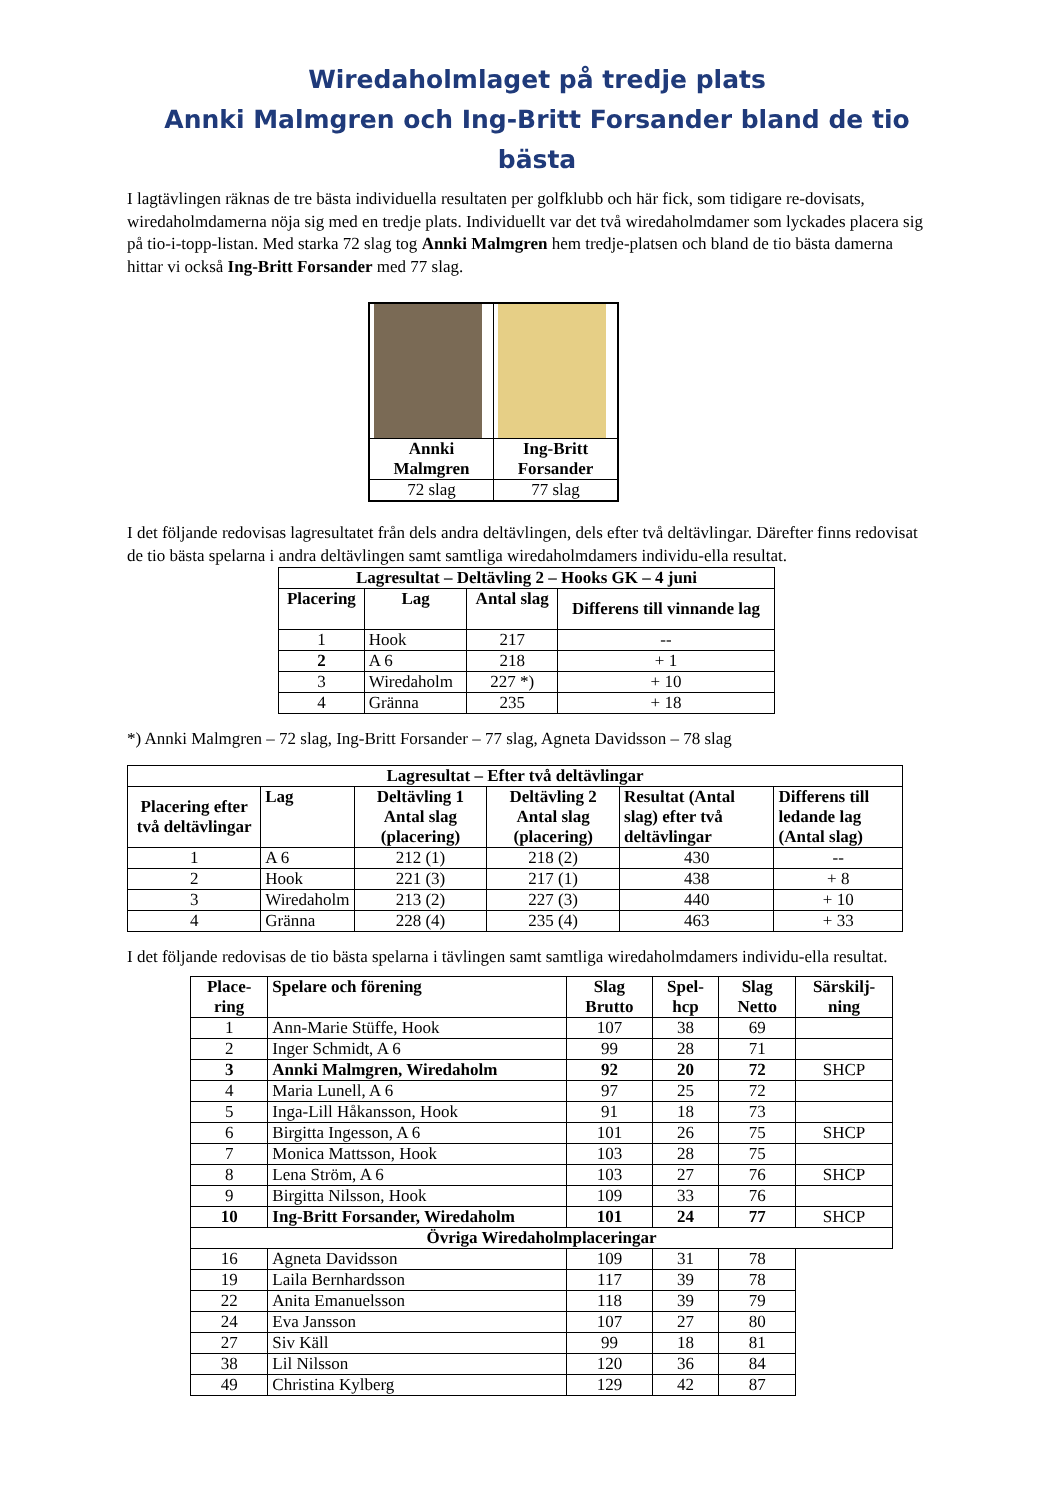Wiredaholmlaget på tredje plats
Annki Malmgren och Ing-Britt Forsander bland de tio bästa
I lagtävlingen räknas de tre bästa individuella resultaten per golfklubb och här fick, som tidigare re-dovisats, wiredaholmdamerna nöja sig med en tredje plats. Individuellt var det två wiredaholmdamer som lyckades placera sig på tio-i-topp-listan. Med starka 72 slag tog Annki Malmgren hem tredje-platsen och bland de tio bästa damerna hittar vi också Ing-Britt Forsander med 77 slag.
| Annki Malmgren | Ing-Britt Forsander |
| --- | --- |
| 72 slag | 77 slag |
I det följande redovisas lagresultatet från dels andra deltävlingen, dels efter två deltävlingar. Därefter finns redovisat de tio bästa spelarna i andra deltävlingen samt samtliga wiredaholmdamers individu-ella resultat.
| Lagresultat – Deltävling 2 – Hooks GK – 4 juni | | | |
| --- | --- | --- | --- |
| Placering | Lag | Antal slag | Differens till vinnande lag |
| 1 | Hook | 217 | -- |
| 2 | A 6 | 218 | + 1 |
| 3 | Wiredaholm | 227 *) | + 10 |
| 4 | Gränna | 235 | + 18 |
*) Annki Malmgren – 72 slag, Ing-Britt Forsander – 77 slag, Agneta Davidsson – 78 slag
| Lagresultat – Efter två deltävlingar | | | | | |
| --- | --- | --- | --- | --- | --- |
| Placering efter två deltävlingar | Lag | Deltävling 1 Antal slag (placering) | Deltävling 2 Antal slag (placering) | Resultat (Antal slag) efter två deltävlingar | Differens till ledande lag (Antal slag) |
| 1 | A 6 | 212 (1) | 218 (2) | 430 | -- |
| 2 | Hook | 221 (3) | 217 (1) | 438 | + 8 |
| 3 | Wiredaholm | 213 (2) | 227 (3) | 440 | + 10 |
| 4 | Gränna | 228 (4) | 235 (4) | 463 | + 33 |
I det följande redovisas de tio bästa spelarna i tävlingen samt samtliga wiredaholmdamers individu-ella resultat.
| Place-ring | Spelare och förening | Slag Brutto | Spel-hcp | Slag Netto | Särskilj-ning |
| --- | --- | --- | --- | --- | --- |
| 1 | Ann-Marie Stüffe, Hook | 107 | 38 | 69 | |
| 2 | Inger Schmidt, A 6 | 99 | 28 | 71 | |
| 3 | Annki Malmgren, Wiredaholm | 92 | 20 | 72 | SHCP |
| 4 | Maria Lunell, A 6 | 97 | 25 | 72 | |
| 5 | Inga-Lill Håkansson, Hook | 91 | 18 | 73 | |
| 6 | Birgitta Ingesson, A 6 | 101 | 26 | 75 | SHCP |
| 7 | Monica Mattsson, Hook | 103 | 28 | 75 | |
| 8 | Lena Ström, A 6 | 103 | 27 | 76 | SHCP |
| 9 | Birgitta Nilsson, Hook | 109 | 33 | 76 | |
| 10 | Ing-Britt Forsander, Wiredaholm | 101 | 24 | 77 | SHCP |
| Övriga Wiredaholmplaceringar | | | | | |
| 16 | Agneta Davidsson | 109 | 31 | 78 | |
| 19 | Laila Bernhardsson | 117 | 39 | 78 | |
| 22 | Anita Emanuelsson | 118 | 39 | 79 | |
| 24 | Eva Jansson | 107 | 27 | 80 | |
| 27 | Siv Käll | 99 | 18 | 81 | |
| 38 | Lil Nilsson | 120 | 36 | 84 | |
| 49 | Christina Kylberg | 129 | 42 | 87 | |